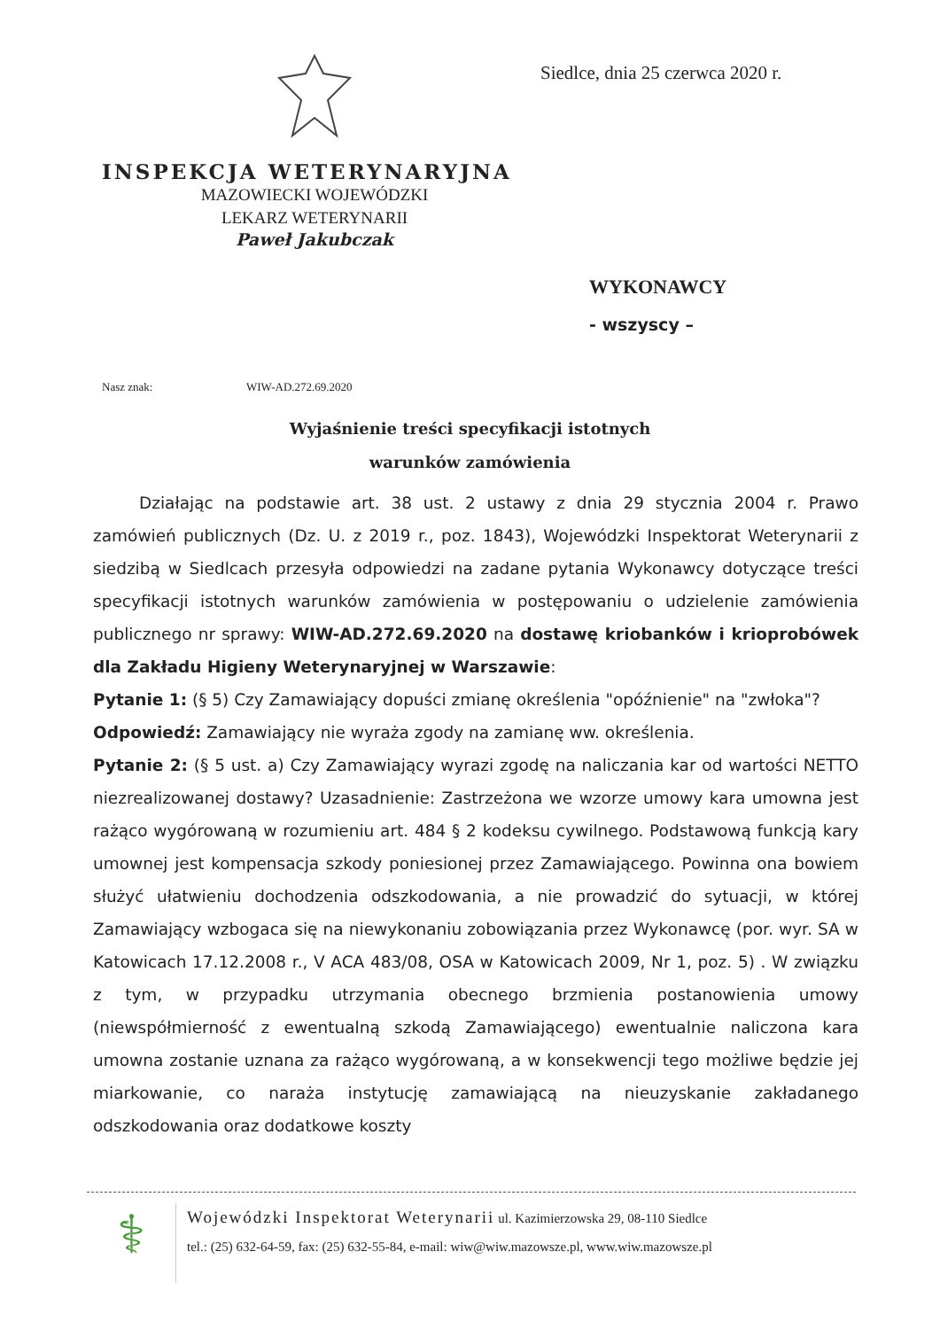Siedlce, dnia 25 czerwca 2020 r.
INSPEKCJA WETERYNARYJNA
MAZOWIECKI WOJEWÓDZKI
LEKARZ WETERYNARII
Paweł Jakubczak
WYKONAWCY
- wszyscy –
Nasz znak: WIW-AD.272.69.2020
Wyjaśnienie treści specyfikacji istotnych
warunków zamówienia
Działając na podstawie art. 38 ust. 2 ustawy z dnia 29 stycznia 2004 r. Prawo zamówień publicznych (Dz. U. z 2019 r., poz. 1843), Wojewódzki Inspektorat Weterynarii z siedzibą w Siedlcach przesyła odpowiedzi na zadane pytania Wykonawcy dotyczące treści specyfikacji istotnych warunków zamówienia w postępowaniu o udzielenie zamówienia publicznego nr sprawy: WIW-AD.272.69.2020 na dostawę kriobanków i krioprobówek dla Zakładu Higieny Weterynaryjnej w Warszawie:
Pytanie 1: (§ 5) Czy Zamawiający dopuści zmianę określenia "opóźnienie" na "zwłoka"?
Odpowiedź: Zamawiający nie wyraża zgody na zamianę ww. określenia.
Pytanie 2: (§ 5 ust. a) Czy Zamawiający wyrazi zgodę na naliczania kar od wartości NETTO niezrealizowanej dostawy? Uzasadnienie: Zastrzeżona we wzorze umowy kara umowna jest rażąco wygórowaną w rozumieniu art. 484 § 2 kodeksu cywilnego. Podstawową funkcją kary umownej jest kompensacja szkody poniesionej przez Zamawiającego. Powinna ona bowiem służyć ułatwieniu dochodzenia odszkodowania, a nie prowadzić do sytuacji, w której Zamawiający wzbogaca się na niewykonaniu zobowiązania przez Wykonawcę (por. wyr. SA w Katowicach 17.12.2008 r., V ACA 483/08, OSA w Katowicach 2009, Nr 1, poz. 5) . W związku z tym, w przypadku utrzymania obecnego brzmienia postanowienia umowy (niewspółmierność z ewentualną szkodą Zamawiającego) ewentualnie naliczona kara umowna zostanie uznana za rażąco wygórowaną, a w konsekwencji tego możliwe będzie jej miarkowanie, co naraża instytucję zamawiającą na nieuzyskanie zakładanego odszkodowania oraz dodatkowe koszty
⚕
Wojewódzki Inspektorat Weterynarii ul. Kazimierzowska 29, 08-110 Siedlce
tel.: (25) 632-64-59, fax: (25) 632-55-84, e-mail: wiw@wiw.mazowsze.pl, www.wiw.mazowsze.pl